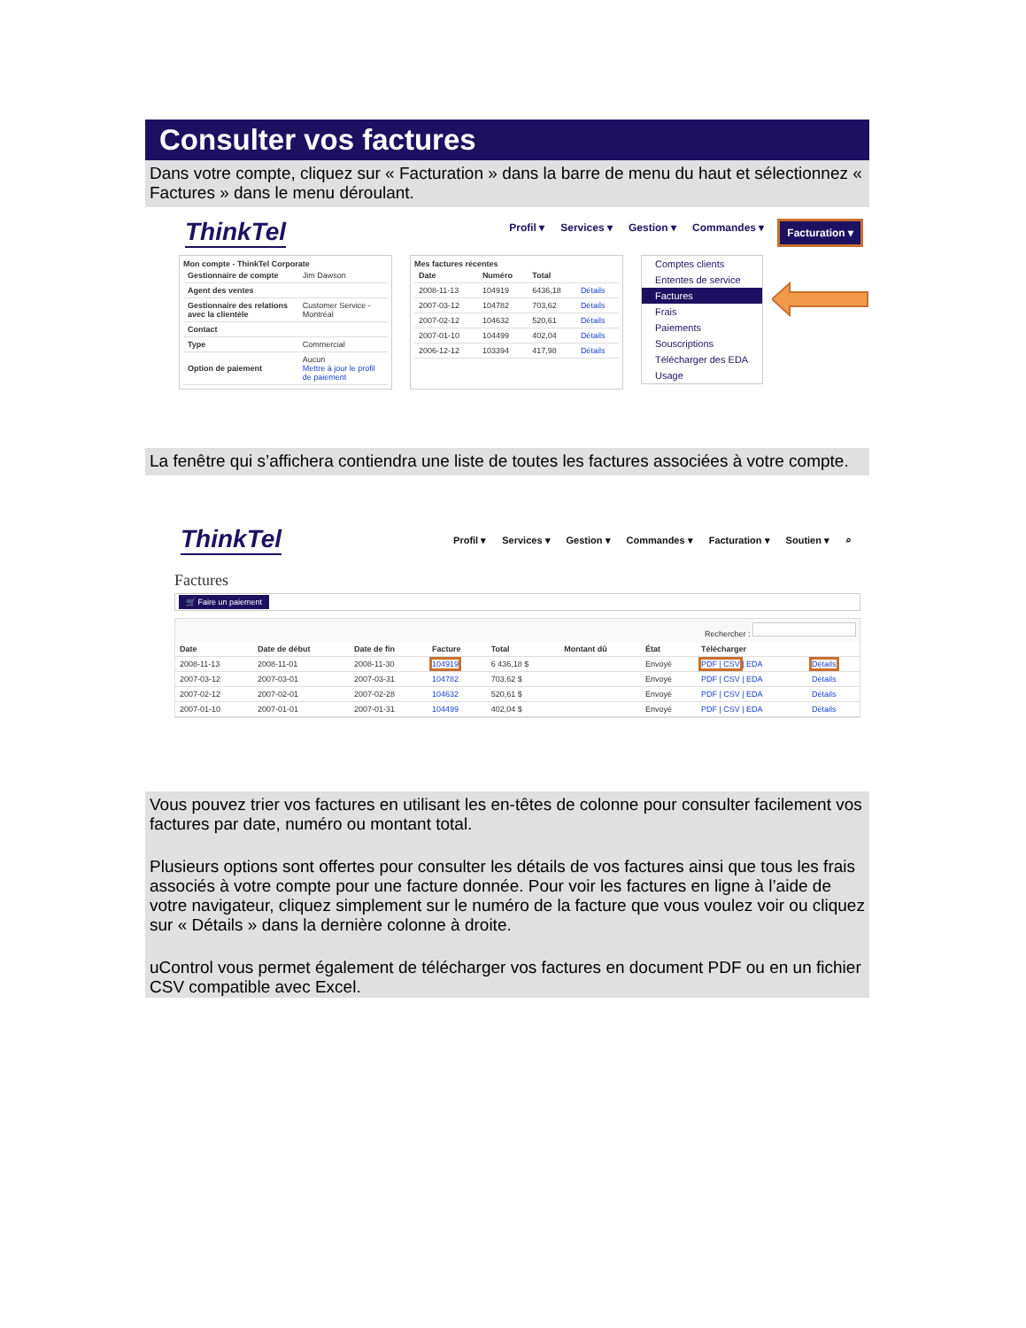Consulter vos factures
Dans votre compte, cliquez sur « Facturation » dans la barre de menu du haut et sélectionnez « Factures » dans le menu déroulant.
ThinkTel
Profil ▾ Services ▾ Gestion ▾ Commandes ▾ Facturation ▾
Mon compte - ThinkTel Corporate
| Gestionnaire de compte | Jim Dawson |
| Agent des ventes | |
| Gestionnaire des relations avec la clientèle | Customer Service - Montréal |
| Contact | |
| Type | Commercial |
| Option de paiement | Aucun Mettre à jour le profil de paiement |
Mes factures récentes
| Date | Numéro | Total | |
| --- | --- | --- | --- |
| 2008-11-13 | 104919 | 6436,18 | Détails |
| 2007-03-12 | 104782 | 703,62 | Détails |
| 2007-02-12 | 104632 | 520,61 | Détails |
| 2007-01-10 | 104499 | 402,04 | Détails |
| 2006-12-12 | 103394 | 417,98 | Détails |
Comptes clients
Ententes de service
Factures
Frais
Paiements
Souscriptions
Télécharger des EDA
Usage
La fenêtre qui s’affichera contiendra une liste de toutes les factures associées à votre compte.
ThinkTel
Profil ▾ Services ▾ Gestion ▾ Commandes ▾ Facturation ▾ Soutien ▾ ⌕
Factures
🛒 Faire un paiement
Rechercher :
| Date | Date de début | Date de fin | Facture | Total | Montant dû | État | Télécharger | |
| --- | --- | --- | --- | --- | --- | --- | --- | --- |
| 2008-11-13 | 2008-11-01 | 2008-11-30 | 104919 | 6 436,18 $ | | Envoyé | PDF / CSV / EDA | Détails |
| 2007-03-12 | 2007-03-01 | 2007-03-31 | 104782 | 703,62 $ | | Envoyé | PDF / CSV / EDA | Détails |
| 2007-02-12 | 2007-02-01 | 2007-02-28 | 104632 | 520,61 $ | | Envoyé | PDF / CSV / EDA | Détails |
| 2007-01-10 | 2007-01-01 | 2007-01-31 | 104499 | 402,04 $ | | Envoyé | PDF / CSV / EDA | Détails |
Vous pouvez trier vos factures en utilisant les en-têtes de colonne pour consulter facilement vos factures par date, numéro ou montant total.
Plusieurs options sont offertes pour consulter les détails de vos factures ainsi que tous les frais associés à votre compte pour une facture donnée. Pour voir les factures en ligne à l’aide de votre navigateur, cliquez simplement sur le numéro de la facture que vous voulez voir ou cliquez sur « Détails » dans la dernière colonne à droite.
uControl vous permet également de télécharger vos factures en document PDF ou en un fichier CSV compatible avec Excel.